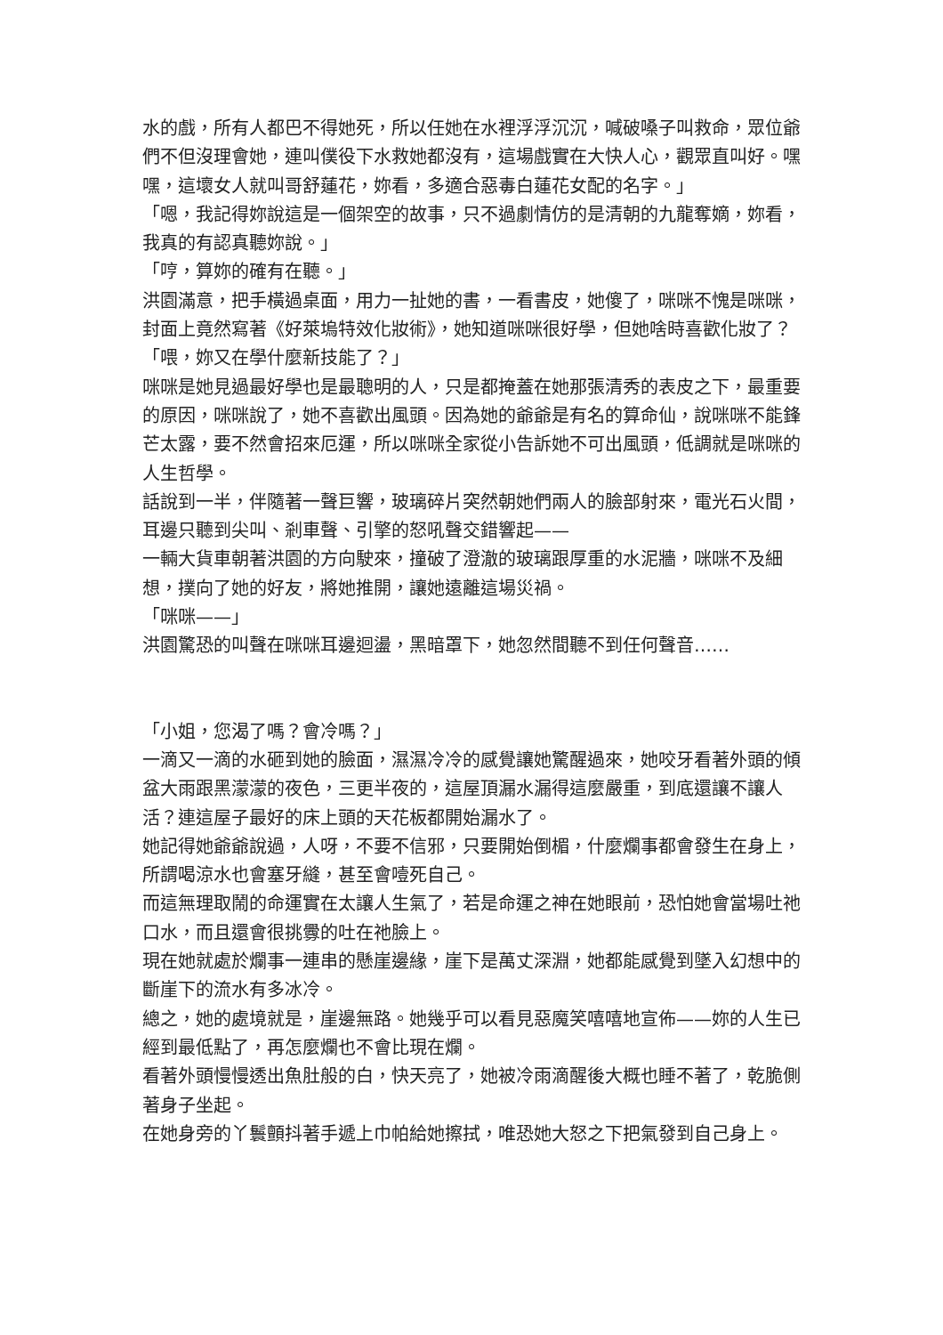水的戲，所有人都巴不得她死，所以任她在水裡浮浮沉沉，喊破嗓子叫救命，眾位爺們不但沒理會她，連叫僕役下水救她都沒有，這場戲實在大快人心，觀眾直叫好。嘿嘿，這壞女人就叫哥舒蓮花，妳看，多適合惡毒白蓮花女配的名字。」
「嗯，我記得妳說這是一個架空的故事，只不過劇情仿的是清朝的九龍奪嫡，妳看，我真的有認真聽妳說。」
「哼，算妳的確有在聽。」
洪園滿意，把手橫過桌面，用力一扯她的書，一看書皮，她傻了，咪咪不愧是咪咪，封面上竟然寫著《好萊塢特效化妝術》，她知道咪咪很好學，但她啥時喜歡化妝了？
「喂，妳又在學什麼新技能了？」
咪咪是她見過最好學也是最聰明的人，只是都掩蓋在她那張清秀的表皮之下，最重要的原因，咪咪說了，她不喜歡出風頭。因為她的爺爺是有名的算命仙，說咪咪不能鋒芒太露，要不然會招來厄運，所以咪咪全家從小告訴她不可出風頭，低調就是咪咪的人生哲學。
話說到一半，伴隨著一聲巨響，玻璃碎片突然朝她們兩人的臉部射來，電光石火間，耳邊只聽到尖叫、剎車聲、引擎的怒吼聲交錯響起——
一輛大貨車朝著洪園的方向駛來，撞破了澄澈的玻璃跟厚重的水泥牆，咪咪不及細想，撲向了她的好友，將她推開，讓她遠離這場災禍。
「咪咪——」
洪園驚恐的叫聲在咪咪耳邊迴盪，黑暗罩下，她忽然間聽不到任何聲音……
「小姐，您渴了嗎？會冷嗎？」
一滴又一滴的水砸到她的臉面，濕濕冷冷的感覺讓她驚醒過來，她咬牙看著外頭的傾盆大雨跟黑濛濛的夜色，三更半夜的，這屋頂漏水漏得這麼嚴重，到底還讓不讓人活？連這屋子最好的床上頭的天花板都開始漏水了。
她記得她爺爺說過，人呀，不要不信邪，只要開始倒楣，什麼爛事都會發生在身上，所謂喝涼水也會塞牙縫，甚至會噎死自己。
而這無理取鬧的命運實在太讓人生氣了，若是命運之神在她眼前，恐怕她會當場吐祂口水，而且還會很挑釁的吐在祂臉上。
現在她就處於爛事一連串的懸崖邊緣，崖下是萬丈深淵，她都能感覺到墜入幻想中的斷崖下的流水有多冰冷。
總之，她的處境就是，崖邊無路。她幾乎可以看見惡魔笑嘻嘻地宣佈——妳的人生已經到最低點了，再怎麼爛也不會比現在爛。
看著外頭慢慢透出魚肚般的白，快天亮了，她被冷雨滴醒後大概也睡不著了，乾脆側著身子坐起。
在她身旁的丫鬟顫抖著手遞上巾帕給她擦拭，唯恐她大怒之下把氣發到自己身上。